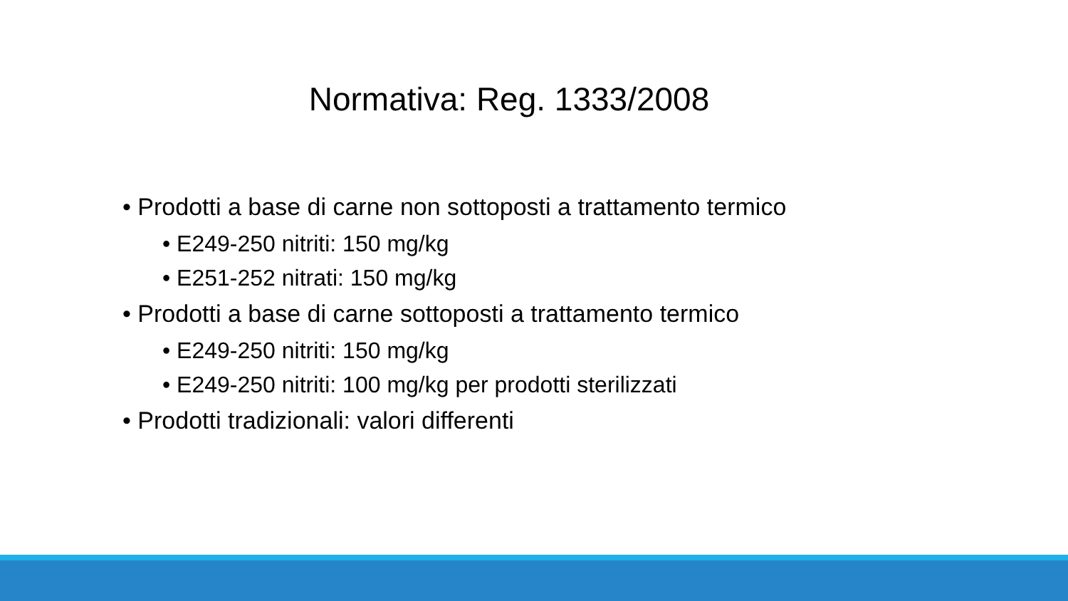Normativa: Reg. 1333/2008
• Prodotti a base di carne non sottoposti a trattamento termico
• E249-250 nitriti: 150 mg/kg
• E251-252 nitrati: 150 mg/kg
• Prodotti a base di carne sottoposti a trattamento termico
• E249-250 nitriti: 150 mg/kg
• E249-250 nitriti: 100 mg/kg per prodotti sterilizzati
• Prodotti tradizionali: valori differenti